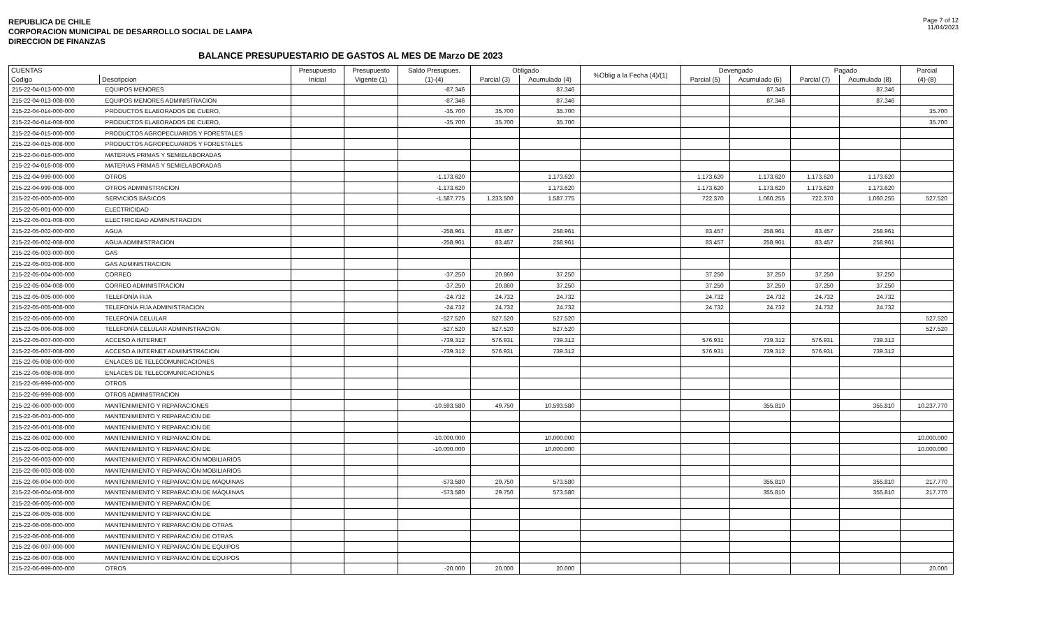REPUBLICA DE CHILE
CORPORACION MUNICIPAL DE DESARROLLO SOCIAL DE LAMPA
DIRECCION DE FINANZAS
Page 7 of 12
11/04/2023
BALANCE PRESUPUESTARIO DE GASTOS AL MES DE Marzo DE 2023
| CUENTAS | | Presupuesto | Presupuesto | Saldo Presupues. | Obligado | | %Oblig a la Fecha (4)/(1) | Devengado | | Pagado | | Parcial |
| --- | --- | --- | --- | --- | --- | --- | --- | --- | --- | --- | --- | --- |
| Codigo | Descripcion | Inicial | Vigente (1) | (1)-(4) | Parcial (3) | Acumulado (4) | | Parcial (5) | Acumulado (6) | Parcial (7) | Acumulado (8) | (4)-(8) |
| 215-22-04-013-000-000 | EQUIPOS MENORES | | | -87.346 | | 87.346 | | | 87.346 | | 87.346 | |
| 215-22-04-013-008-000 | EQUIPOS MENORES ADMINISTRACION | | | -87.346 | | 87.346 | | | 87.346 | | 87.346 | |
| 215-22-04-014-000-000 | PRODUCTOS ELABORADOS DE CUERO, | | | -35.700 | 35.700 | 35.700 | | | | | | 35.700 |
| 215-22-04-014-008-000 | PRODUCTOS ELABORADOS DE CUERO, | | | -35.700 | 35.700 | 35.700 | | | | | | 35.700 |
| 215-22-04-015-000-000 | PRODUCTOS AGROPECUARIOS Y FORESTALES | | | | | | | | | | | |
| 215-22-04-015-008-000 | PRODUCTOS AGROPECUARIOS Y FORESTALES | | | | | | | | | | | |
| 215-22-04-016-000-000 | MATERIAS PRIMAS Y SEMIELABORADAS | | | | | | | | | | | |
| 215-22-04-016-008-000 | MATERIAS PRIMAS Y SEMIELABORADAS | | | | | | | | | | | |
| 215-22-04-999-000-000 | OTROS | | | -1.173.620 | | 1.173.620 | | 1.173.620 | 1.173.620 | 1.173.620 | 1.173.620 | |
| 215-22-04-999-008-000 | OTROS ADMINISTRACION | | | -1.173.620 | | 1.173.620 | | 1.173.620 | 1.173.620 | 1.173.620 | 1.173.620 | |
| 215-22-05-000-000-000 | SERVICIOS BÁSICOS | | | -1.587.775 | 1.233.500 | 1.587.775 | | 722.370 | 1.060.255 | 722.370 | 1.060.255 | 527.520 |
| 215-22-05-001-000-000 | ELECTRICIDAD | | | | | | | | | | | |
| 215-22-05-001-008-000 | ELECTRICIDAD ADMINISTRACION | | | | | | | | | | | |
| 215-22-05-002-000-000 | AGUA | | | -258.961 | 83.457 | 258.961 | | 83.457 | 258.961 | 83.457 | 258.961 | |
| 215-22-05-002-008-000 | AGUA ADMINISTRACION | | | -258.961 | 83.457 | 258.961 | | 83.457 | 258.961 | 83.457 | 258.961 | |
| 215-22-05-003-000-000 | GAS | | | | | | | | | | | |
| 215-22-05-003-008-000 | GAS ADMINISTRACION | | | | | | | | | | | |
| 215-22-05-004-000-000 | CORREO | | | -37.250 | 20.860 | 37.250 | | 37.250 | 37.250 | 37.250 | 37.250 | |
| 215-22-05-004-008-000 | CORREO ADMINISTRACION | | | -37.250 | 20.860 | 37.250 | | 37.250 | 37.250 | 37.250 | 37.250 | |
| 215-22-05-005-000-000 | TELEFONÍA FIJA | | | -24.732 | 24.732 | 24.732 | | 24.732 | 24.732 | 24.732 | 24.732 | |
| 215-22-05-005-008-000 | TELEFONÍA FIJA ADMINISTRACION | | | -24.732 | 24.732 | 24.732 | | 24.732 | 24.732 | 24.732 | 24.732 | |
| 215-22-05-006-000-000 | TELEFONÍA CELULAR | | | -527.520 | 527.520 | 527.520 | | | | | | 527.520 |
| 215-22-05-006-008-000 | TELEFONÍA CELULAR ADMINISTRACION | | | -527.520 | 527.520 | 527.520 | | | | | | 527.520 |
| 215-22-05-007-000-000 | ACCESO A INTERNET | | | -739.312 | 576.931 | 739.312 | | 576.931 | 739.312 | 576.931 | 739.312 | |
| 215-22-05-007-008-000 | ACCESO A INTERNET ADMINISTRACION | | | -739.312 | 576.931 | 739.312 | | 576.931 | 739.312 | 576.931 | 739.312 | |
| 215-22-05-008-000-000 | ENLACES DE TELECOMUNICACIONES | | | | | | | | | | | |
| 215-22-05-008-008-000 | ENLACES DE TELECOMUNICACIONES | | | | | | | | | | | |
| 215-22-05-999-000-000 | OTROS | | | | | | | | | | | |
| 215-22-05-999-008-000 | OTROS ADMINISTRACION | | | | | | | | | | | |
| 215-22-06-000-000-000 | MANTENIMIENTO Y REPARACIONES | | | -10.593.580 | 49.750 | 10.593.580 | | | 355.810 | | 355.810 | 10.237.770 |
| 215-22-06-001-000-000 | MANTENIMIENTO Y REPARACIÓN DE | | | | | | | | | | | |
| 215-22-06-001-008-000 | MANTENIMIENTO Y REPARACIÓN DE | | | | | | | | | | | |
| 215-22-06-002-000-000 | MANTENIMIENTO Y REPARACIÓN DE | | | -10.000.000 | | 10.000.000 | | | | | | 10.000.000 |
| 215-22-06-002-008-000 | MANTENIMIENTO Y REPARACIÓN DE | | | -10.000.000 | | 10.000.000 | | | | | | 10.000.000 |
| 215-22-06-003-000-000 | MANTENIMIENTO Y REPARACIÓN MOBILIARIOS | | | | | | | | | | | |
| 215-22-06-003-008-000 | MANTENIMIENTO Y REPARACIÓN MOBILIARIOS | | | | | | | | | | | |
| 215-22-06-004-000-000 | MANTENIMIENTO Y REPARACIÓN DE MÁQUINAS | | | -573.580 | 29.750 | 573.580 | | | 355.810 | | 355.810 | 217.770 |
| 215-22-06-004-008-000 | MANTENIMIENTO Y REPARACIÓN DE MÁQUINAS | | | -573.580 | 29.750 | 573.580 | | | 355.810 | | 355.810 | 217.770 |
| 215-22-06-005-000-000 | MANTENIMIENTO Y REPARACIÓN DE | | | | | | | | | | | |
| 215-22-06-005-008-000 | MANTENIMIENTO Y REPARACIÓN DE | | | | | | | | | | | |
| 215-22-06-006-000-000 | MANTENIMIENTO Y REPARACIÓN DE OTRAS | | | | | | | | | | | |
| 215-22-06-006-008-000 | MANTENIMIENTO Y REPARACIÓN DE OTRAS | | | | | | | | | | | |
| 215-22-06-007-000-000 | MANTENIMIENTO Y REPARACIÓN DE EQUIPOS | | | | | | | | | | | |
| 215-22-06-007-008-000 | MANTENIMIENTO Y REPARACIÓN DE EQUIPOS | | | | | | | | | | | |
| 215-22-06-999-000-000 | OTROS | | | -20.000 | 20.000 | 20.000 | | | | | | 20.000 |